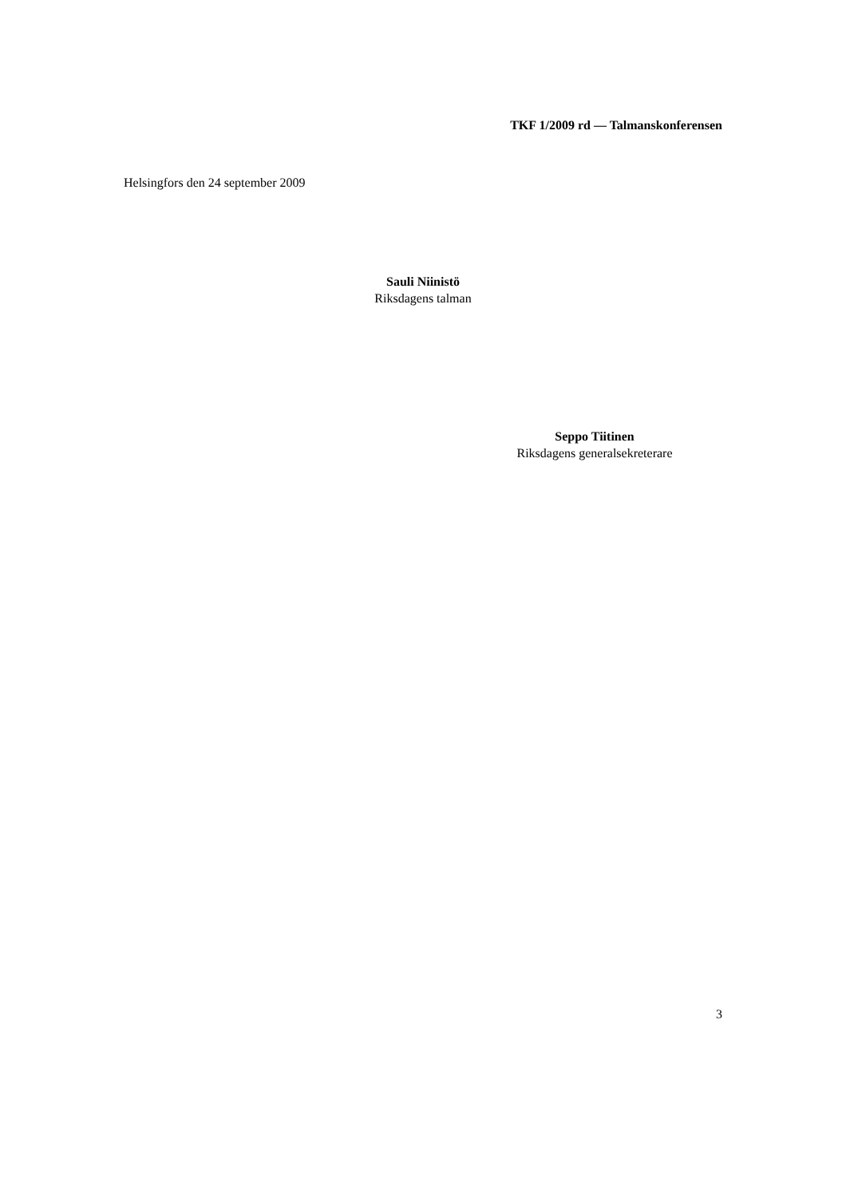TKF 1/2009 rd — Talmanskonferensen
Helsingfors den 24 september 2009
Sauli Niinistö
Riksdagens talman
Seppo Tiitinen
Riksdagens generalsekreterare
3